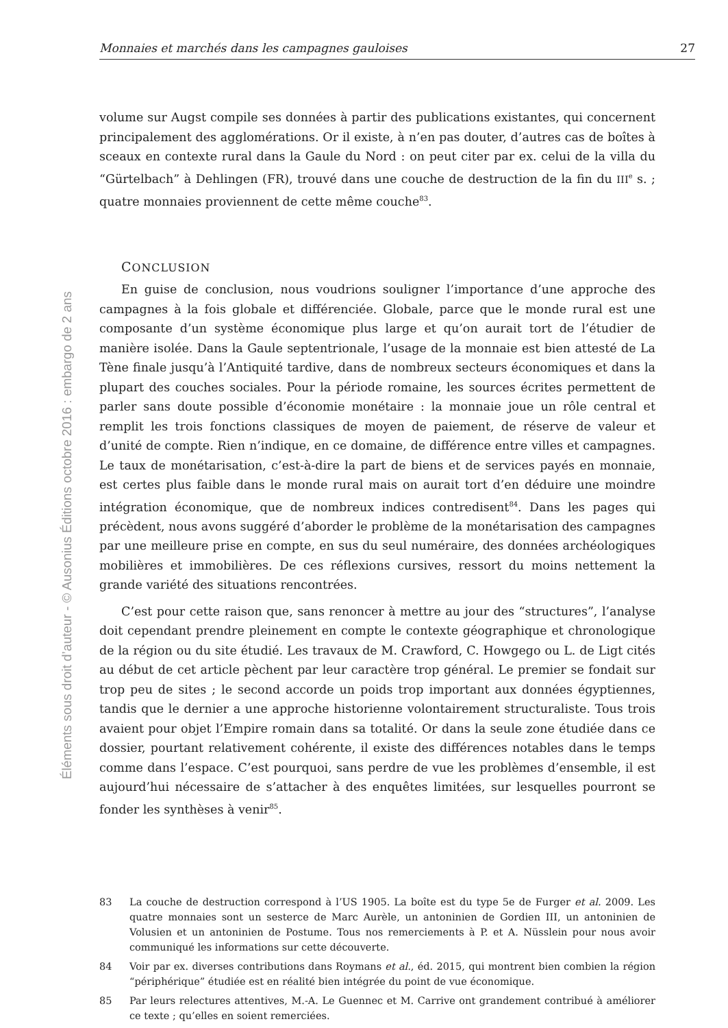Éléments sous droit d’auteur - © Ausonius Éditions octobre 2016 : embargo de 2 ans
Monnaies et marchés dans les campagnes gauloises 27
volume sur Augst compile ses données à partir des publications existantes, qui concernent principalement des agglomérations. Or il existe, à n’en pas douter, d’autres cas de boîtes à sceaux en contexte rural dans la Gaule du Nord : on peut citer par ex. celui de la villa du “Gürtelbach” à Dehlingen (FR), trouvé dans une couche de destruction de la fin du III<sup>e</sup> s. ; quatre monnaies proviennent de cette même couche<sup>83</sup>.
CONCLUSION
En guise de conclusion, nous voudrions souligner l’importance d’une approche des campagnes à la fois globale et différenciée. Globale, parce que le monde rural est une composante d’un système économique plus large et qu’on aurait tort de l’étudier de manière isolée. Dans la Gaule septentrionale, l’usage de la monnaie est bien attesté de La Tène finale jusqu’à l’Antiquité tardive, dans de nombreux secteurs économiques et dans la plupart des couches sociales. Pour la période romaine, les sources écrites permettent de parler sans doute possible d’économie monétaire : la monnaie joue un rôle central et remplit les trois fonctions classiques de moyen de paiement, de réserve de valeur et d’unité de compte. Rien n’indique, en ce domaine, de différence entre villes et campagnes. Le taux de monétarisation, c’est-à-dire la part de biens et de services payés en monnaie, est certes plus faible dans le monde rural mais on aurait tort d’en déduire une moindre intégration économique, que de nombreux indices contredisent<sup>84</sup>. Dans les pages qui précèdent, nous avons suggéré d’aborder le problème de la monétarisation des campagnes par une meilleure prise en compte, en sus du seul numéraire, des données archéologiques mobilières et immobilières. De ces réflexions cursives, ressort du moins nettement la grande variété des situations rencontrées.
C’est pour cette raison que, sans renoncer à mettre au jour des “structures”, l’analyse doit cependant prendre pleinement en compte le contexte géographique et chronologique de la région ou du site étudié. Les travaux de M. Crawford, C. Howgego ou L. de Ligt cités au début de cet article pèchent par leur caractère trop général. Le premier se fondait sur trop peu de sites ; le second accorde un poids trop important aux données égyptiennes, tandis que le dernier a une approche historienne volontairement structuraliste. Tous trois avaient pour objet l’Empire romain dans sa totalité. Or dans la seule zone étudiée dans ce dossier, pourtant relativement cohérente, il existe des différences notables dans le temps comme dans l’espace. C’est pourquoi, sans perdre de vue les problèmes d’ensemble, il est aujourd’hui nécessaire de s’attacher à des enquêtes limitées, sur lesquelles pourront se fonder les synthèses à venir<sup>85</sup>.
83 La couche de destruction correspond à l’US 1905. La boîte est du type 5e de Furger et al. 2009. Les quatre monnaies sont un sesterce de Marc Aurèle, un antoninien de Gordien III, un antoninien de Volusien et un antoninien de Postume. Tous nos remerciements à P. et A. Nüsslein pour nous avoir communiqué les informations sur cette découverte.
84 Voir par ex. diverses contributions dans Roymans et al., éd. 2015, qui montrent bien combien la région “périphérique” étudiée est en réalité bien intégrée du point de vue économique.
85 Par leurs relectures attentives, M.-A. Le Guennec et M. Carrive ont grandement contribué à améliorer ce texte ; qu’elles en soient remerciées.